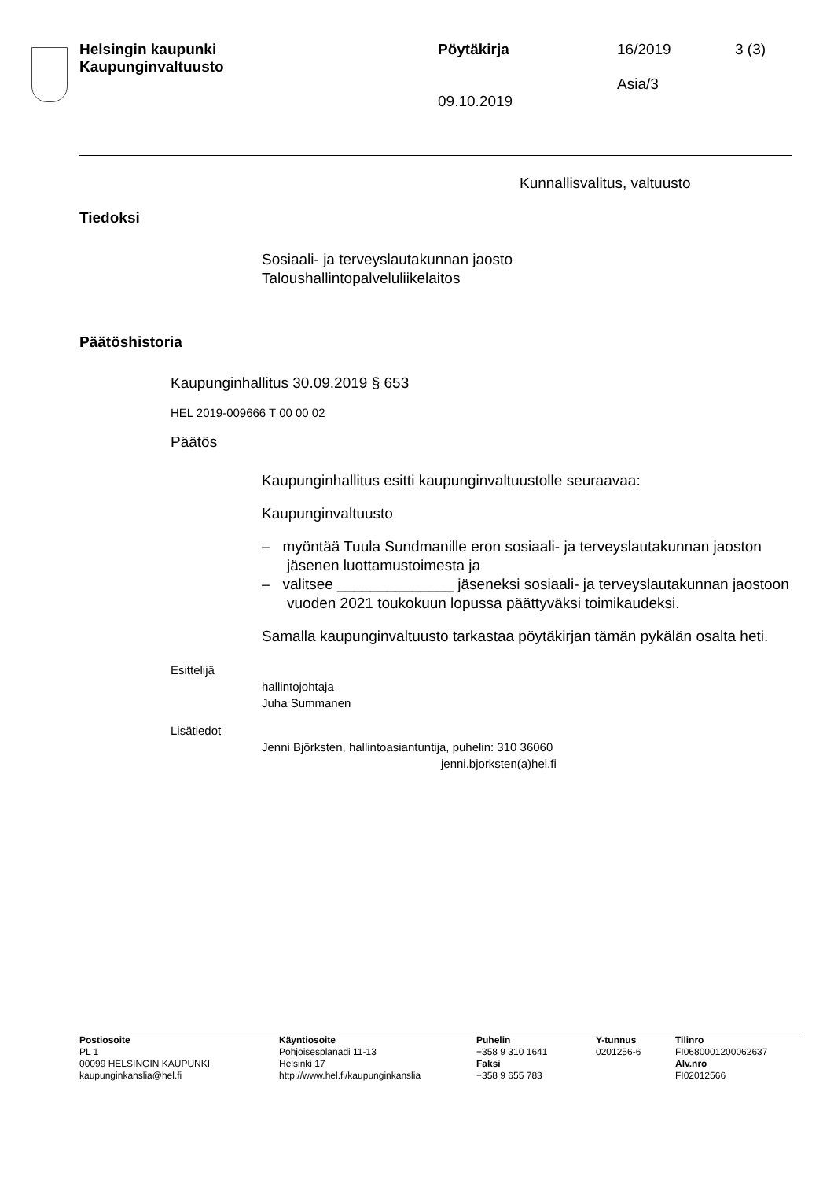Helsingin kaupunki
Kaupunginvaltuusto
Pöytäkirja
09.10.2019
16/2019
Asia/3
3 (3)
Kunnallisvalitus, valtuusto
Tiedoksi
Sosiaali- ja terveyslautakunnan jaosto
Taloushallintopalveluliikelaitos
Päätöshistoria
Kaupunginhallitus 30.09.2019 § 653
HEL 2019-009666 T 00 00 02
Päätös
Kaupunginhallitus esitti kaupunginvaltuustolle seuraavaa:
Kaupunginvaltuusto
– myöntää Tuula Sundmanille eron sosiaali- ja terveyslautakunnan jaoston jäsenen luottamustoimesta ja
– valitsee ______________ jäseneksi sosiaali- ja terveyslautakunnan jaostoon vuoden 2021 toukokuun lopussa päättyväksi toimikaudeksi.
Samalla kaupunginvaltuusto tarkastaa pöytäkirjan tämän pykälän osalta heti.
Esittelijä
hallintojohtaja
Juha Summanen
Lisätiedot
Jenni Björksten, hallintoasiantuntija, puhelin: 310 36060
jenni.bjorksten(a)hel.fi
Postiosoite
PL 1
00099 HELSINGIN KAUPUNKI
kaupunginkanslia@hel.fi
Käyntiosoite
Pohjoisesplanadi 11-13
Helsinki 17
http://www.hel.fi/kaupunginkanslia
Puhelin
+358 9 310 1641
Faksi
+358 9 655 783
Y-tunnus
0201256-6
Tilinro
FI0680001200062637
Alv.nro
FI02012566